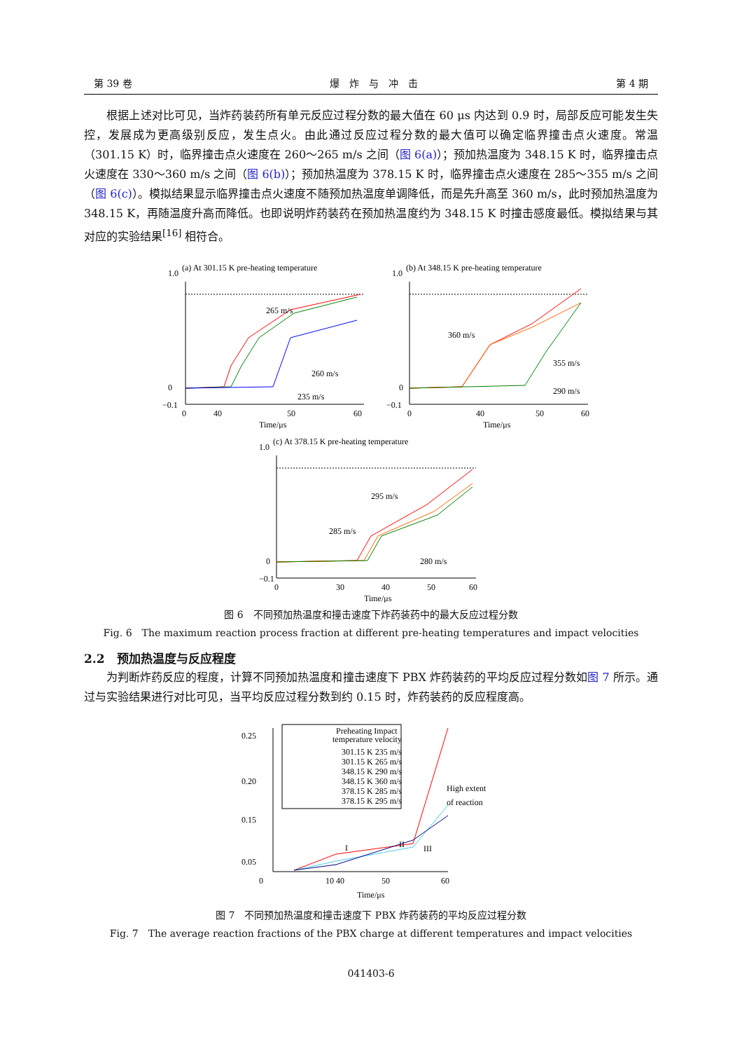第 39 卷 爆　炸　与　冲　击 第 4 期
根据上述对比可见，当炸药装药所有单元反应过程分数的最大值在 60 μs 内达到 0.9 时，局部反应可能发生失控，发展成为更高级别反应，发生点火。由此通过反应过程分数的最大值可以确定临界撞击点火速度。常温（301.15 K）时，临界撞击点火速度在 260～265 m/s 之间（图 6(a)）；预加热温度为 348.15 K 时，临界撞击点火速度在 330～360 m/s 之间（图 6(b)）；预加热温度为 378.15 K 时，临界撞击点火速度在 285～355 m/s 之间（图 6(c)）。模拟结果显示临界撞击点火速度不随预加热温度单调降低，而是先升高至 360 m/s，此时预加热温度为 348.15 K，再随温度升高而降低。也即说明炸药装药在预加热温度约为 348.15 K 时撞击感度最低。模拟结果与其对应的实验结果<sup>[16]</sup> 相符合。
(a) At 301.15 K pre-heating temperature
265 m/s
260 m/s
235 m/s
1.0
0
−0.1
0
40
50
60
Time/μs
(b) At 348.15 K pre-heating temperature
360 m/s
355 m/s
290 m/s
1.0
0
−0.1
0
40
50
60
Time/μs
(c) At 378.15 K pre-heating temperature
295 m/s
285 m/s
280 m/s
1.0
0
−0.1
0
30
40
50
60
Time/μs
图 6　不同预加热温度和撞击速度下炸药装药中的最大反应过程分数
Fig. 6　The maximum reaction process fraction at different pre-heating temperatures and impact velocities
2.2　预加热温度与反应程度
为判断炸药反应的程度，计算不同预加热温度和撞击速度下 PBX 炸药装药的平均反应过程分数如图 7 所示。通过与实验结果进行对比可见，当平均反应过程分数到约 0.15 时，炸药装药的反应程度高。
0.25
0.20
0.15
0.05
0
10 40
50
60
Time/μs
High extent
of reaction
I
II
III
Preheating Impact
temperature velocity
301.15 K 235 m/s
301.15 K 265 m/s
348.15 K 290 m/s
348.15 K 360 m/s
378.15 K 285 m/s
378.15 K 295 m/s
图 7　不同预加热温度和撞击速度下 PBX 炸药装药的平均反应过程分数
Fig. 7　The average reaction fractions of the PBX charge at different temperatures and impact velocities
041403-6